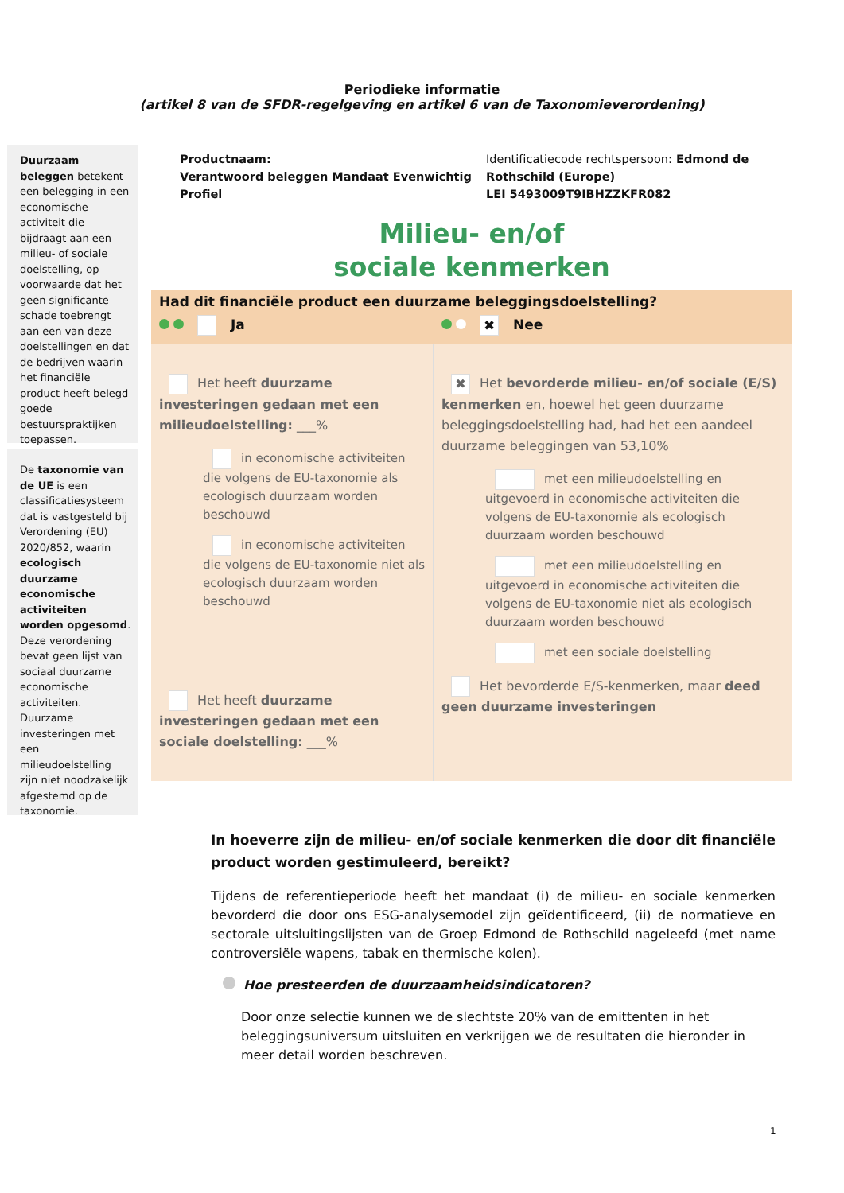Periodieke informatie
(artikel 8 van de SFDR-regelgeving en artikel 6 van de Taxonomieverordening)
Duurzaam beleggen betekent een belegging in een economische activiteit die bijdraagt aan een milieu- of sociale doelstelling, op voorwaarde dat het geen significante schade toebrengt aan een van deze doelstellingen en dat de bedrijven waarin het financiële product heeft belegd goede bestuurspraktijken toepassen.
De taxonomie van de UE is een classificatiesysteem dat is vastgesteld bij Verordening (EU) 2020/852, waarin ecologisch duurzame economische activiteiten worden opgesomd. Deze verordening bevat geen lijst van sociaal duurzame economische activiteiten. Duurzame investeringen met een milieudoelstelling zijn niet noodzakelijk afgestemd op de taxonomie.
Productnaam:
Verantwoord beleggen Mandaat Evenwichtig Profiel
Identificatiecode rechtspersoon: Edmond de Rothschild (Europe)
LEI 5493009T9IBHZZKFR082
Milieu- en/of
sociale kenmerken
Had dit financiële product een duurzame beleggingsdoelstelling?
Ja
✖ Nee
Het heeft duurzame investeringen gedaan met een milieudoelstelling: ___%
in economische activiteiten die volgens de EU-taxonomie als ecologisch duurzaam worden beschouwd
in economische activiteiten die volgens de EU-taxonomie niet als ecologisch duurzaam worden beschouwd
Het heeft duurzame investeringen gedaan met een sociale doelstelling: ___%
✖ Het bevorderde milieu- en/of sociale (E/S) kenmerken en, hoewel het geen duurzame beleggingsdoelstelling had, had het een aandeel duurzame beleggingen van 53,10%
met een milieudoelstelling en uitgevoerd in economische activiteiten die volgens de EU-taxonomie als ecologisch duurzaam worden beschouwd
met een milieudoelstelling en uitgevoerd in economische activiteiten die volgens de EU-taxonomie niet als ecologisch duurzaam worden beschouwd
met een sociale doelstelling
Het bevorderde E/S-kenmerken, maar deed geen duurzame investeringen
In hoeverre zijn de milieu- en/of sociale kenmerken die door dit financiële product worden gestimuleerd, bereikt?
Tijdens de referentieperiode heeft het mandaat (i) de milieu- en sociale kenmerken bevorderd die door ons ESG-analysemodel zijn geïdentificeerd, (ii) de normatieve en sectorale uitsluitingslijsten van de Groep Edmond de Rothschild nageleefd (met name controversiële wapens, tabak en thermische kolen).
Hoe presteerden de duurzaamheidsindicatoren?
Door onze selectie kunnen we de slechtste 20% van de emittenten in het beleggingsuniversum uitsluiten en verkrijgen we de resultaten die hieronder in meer detail worden beschreven.
1